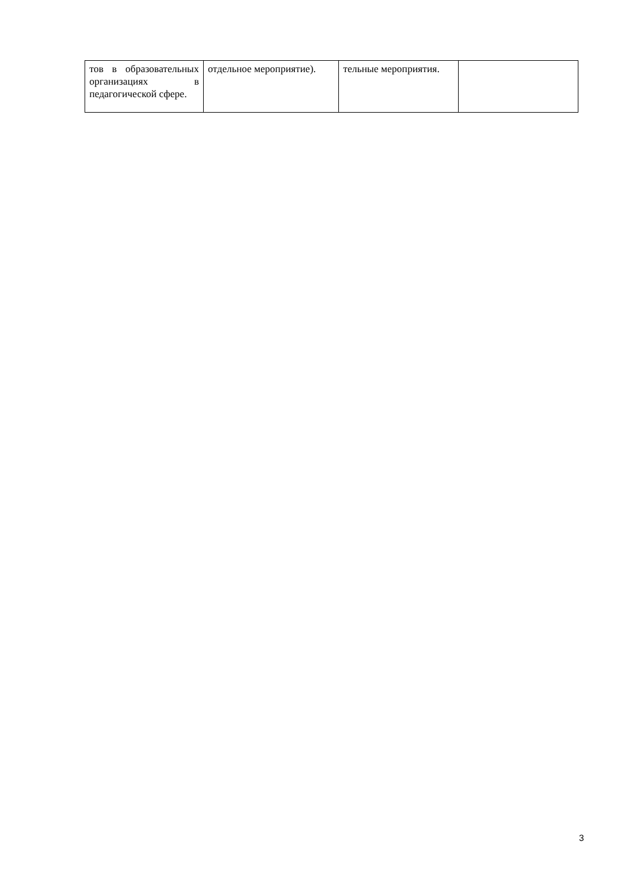| тов в образовательных организациях в педагогической сфере. | отдельное мероприятие). | тельные мероприятия. | |
3